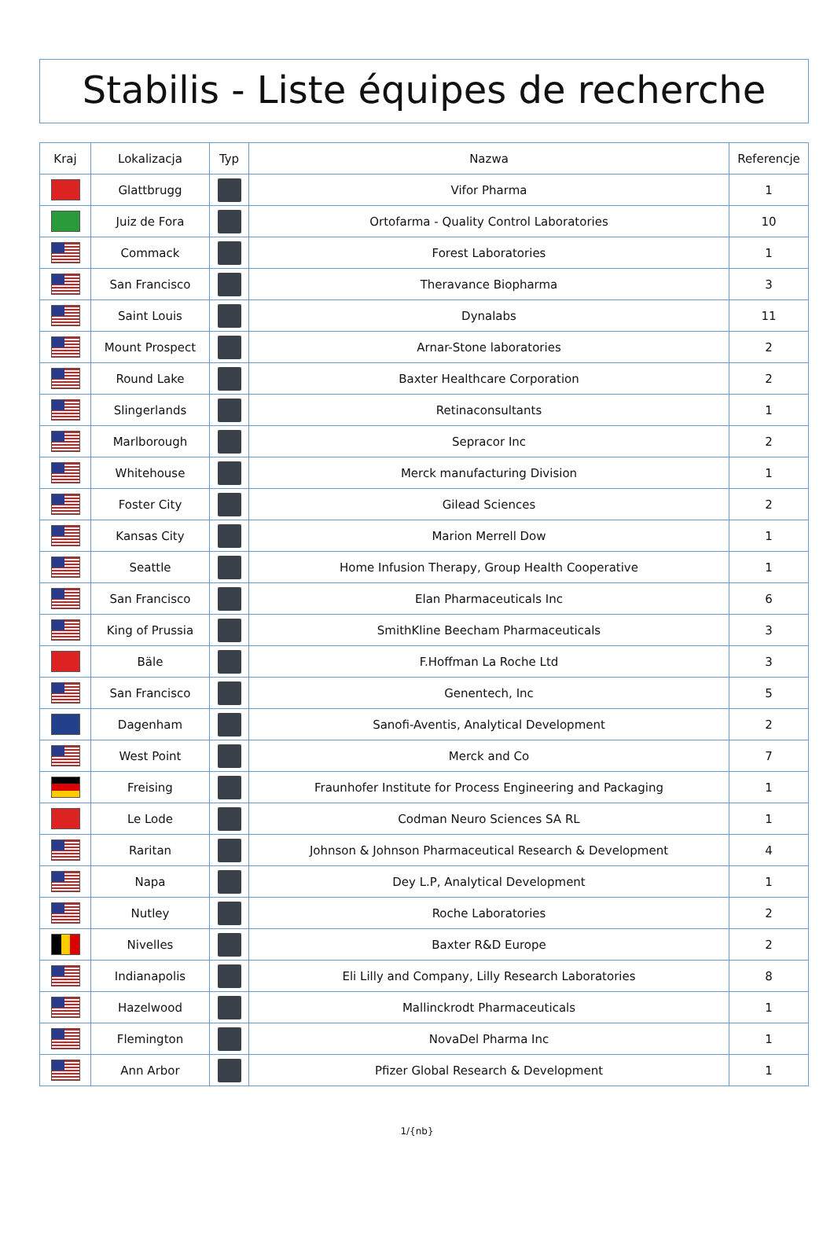Stabilis - Liste équipes de recherche
| Kraj | Lokalizacja | Typ | Nazwa | Referencje |
| --- | --- | --- | --- | --- |
| | Glattbrugg | | Vifor Pharma | 1 |
| | Juiz de Fora | | Ortofarma - Quality Control Laboratories | 10 |
| | Commack | | Forest Laboratories | 1 |
| | San Francisco | | Theravance Biopharma | 3 |
| | Saint Louis | | Dynalabs | 11 |
| | Mount Prospect | | Arnar-Stone laboratories | 2 |
| | Round Lake | | Baxter Healthcare Corporation | 2 |
| | Slingerlands | | Retinaconsultants | 1 |
| | Marlborough | | Sepracor Inc | 2 |
| | Whitehouse | | Merck manufacturing Division | 1 |
| | Foster City | | Gilead Sciences | 2 |
| | Kansas City | | Marion Merrell Dow | 1 |
| | Seattle | | Home Infusion Therapy, Group Health Cooperative | 1 |
| | San Francisco | | Elan Pharmaceuticals Inc | 6 |
| | King of Prussia | | SmithKline Beecham Pharmaceuticals | 3 |
| | Bäle | | F.Hoffman La Roche Ltd | 3 |
| | San Francisco | | Genentech, Inc | 5 |
| | Dagenham | | Sanofi-Aventis, Analytical Development | 2 |
| | West Point | | Merck and Co | 7 |
| | Freising | | Fraunhofer Institute for Process Engineering and Packaging | 1 |
| | Le Lode | | Codman Neuro Sciences SA RL | 1 |
| | Raritan | | Johnson & Johnson Pharmaceutical Research & Development | 4 |
| | Napa | | Dey L.P, Analytical Development | 1 |
| | Nutley | | Roche Laboratories | 2 |
| | Nivelles | | Baxter R&D Europe | 2 |
| | Indianapolis | | Eli Lilly and Company, Lilly Research Laboratories | 8 |
| | Hazelwood | | Mallinckrodt Pharmaceuticals | 1 |
| | Flemington | | NovaDel Pharma Inc | 1 |
| | Ann Arbor | | Pfizer Global Research & Development | 1 |
1/{nb}